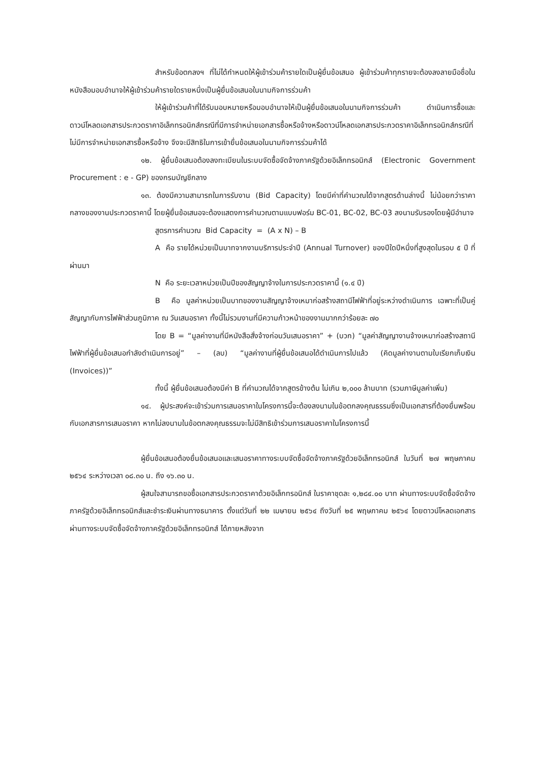สำหรับข้อตกลงฯ ที่ไม่ได้กำหนดให้ผู้เข้าร่วมค้ารายใดเป็นผู้ยื่นข้อเสนอ ผู้เข้าร่วมค้าทุกรายจะต้องลงลายมือชื่อในหนังสือมอบอำนาจให้ผู้เข้าร่วมค้ารายใดรายหนึ่งเป็นผู้ยื่นข้อเสนอในนามกิจการร่วมค้า
ให้ผู้เข้าร่วมค้าที่ได้รับมอบหมายหรือมอบอำนาจให้เป็นผู้ยื่นข้อเสนอในนามกิจการร่วมค้า ดำเนินการซื้อและดาวน์โหลดเอกสารประกวดราคาอิเล็กทรอนิกส์กรณีที่มีการจำหน่ายเอกสารซื้อหรือจ้างหรือดาวน์โหลดเอกสารประกวดราคาอิเล็กทรอนิกส์กรณีที่ไม่มีการจำหน่ายเอกสารซื้อหรือจ้าง จึงจะมีสิทธิในการเข้ายื่นข้อเสนอในนามกิจการร่วมค้าได้
๑๒. ผู้ยื่นข้อเสนอต้องลงทะเบียนในระบบจัดซื้อจัดจ้างภาครัฐด้วยอิเล็กทรอนิกส์ (Electronic Government Procurement : e - GP) ของกรมบัญชีกลาง
๑๓. ต้องมีความสามารถในการรับงาน (Bid Capacity) โดยมีค่าที่คำนวณได้จากสูตรด้านล่างนี้ ไม่น้อยกว่าราคากลางของงานประกวดราคานี้ โดยผู้ยื่นข้อเสนอจะต้องแสดงการคำนวณตามแบบฟอร์ม BC-01, BC-02, BC-03 ลงนามรับรองโดยผู้มีอำนาจ
สูตรการคำนวณ Bid Capacity = (A x N) – B
A คือ รายได้หน่วยเป็นบาทจากงานบริการประจำปี (Annual Turnover) ของปีใดปีหนึ่งที่สูงสุดในรอบ ๕ ปี ที่ผ่านมา
N คือ ระยะเวลาหน่วยเป็นปีของสัญญาจ้างในการประกวดราคานี้ (๑.๔ ปี)
B คือ มูลค่าหน่วยเป็นบาทของงานสัญญาจ้างเหมาก่อสร้างสถานีไฟฟ้าที่อยู่ระหว่างดำเนินการ เฉพาะที่เป็นคู่สัญญากับการไฟฟ้าส่วนภูมิภาค ณ วันเสนอราคา ทั้งนี้ไม่รวมงานที่มีความก้าวหน้าของงานมากกว่าร้อยละ ๗๐
โดย B = “มูลค่างานที่มีหนังสือสั่งจ้างก่อนวันเสนอราคา” + (บวก) “มูลค่าสัญญางานจ้างเหมาก่อสร้างสถานีไฟฟ้าที่ผู้ยื่นข้อเสนอกำลังดำเนินการอยู่” – (ลบ) “มูลค่างานที่ผู้ยื่นข้อเสนอได้ดำเนินการไปแล้ว (คิดมูลค่างานตามใบเรียกเก็บเงิน (Invoices))”
ทั้งนี้ ผู้ยื่นข้อเสนอต้องมีค่า B ที่คำนวณได้จากสูตรข้างต้น ไม่เกิน ๒,๐๐๐ ล้านบาท (รวมภาษีมูลค่าเพิ่ม)
๑๔. ผู้ประสงค์จะเข้าร่วมการเสนอราคาในโครงการนี้จะต้องลงนามในข้อตกลงคุณธรรมซึ่งเป็นเอกสารที่ต้องยื่นพร้อมกับเอกสารการเสนอราคา หากไม่ลงนามในข้อตกลงคุณธรรมจะไม่มีสิทธิเข้าร่วมการเสนอราคาในโครงการนี้
ผู้ยื่นข้อเสนอต้องยื่นข้อเสนอและเสนอราคาทางระบบจัดซื้อจัดจ้างภาครัฐด้วยอิเล็กทรอนิกส์ ในวันที่ ๒๗ พฤษภาคม ๒๕๖๔ ระหว่างเวลา ๐๘.๓๐ น. ถึง ๑๖.๓๐ น.
ผู้สนใจสามารถขอซื้อเอกสารประกวดราคาด้วยอิเล็กทรอนิกส์ ในราคาชุดละ ๑,๒๘๔.๐๐ บาท ผ่านทางระบบจัดซื้อจัดจ้างภาครัฐด้วยอิเล็กทรอนิกส์และชำระเงินผ่านทางธนาคาร ตั้งแต่วันที่ ๒๒ เมษายน ๒๕๖๔ ถึงวันที่ ๒๕ พฤษภาคม ๒๕๖๔ โดยดาวน์โหลดเอกสารผ่านทางระบบจัดซื้อจัดจ้างภาครัฐด้วยอิเล็กทรอนิกส์ ได้ภายหลังจาก